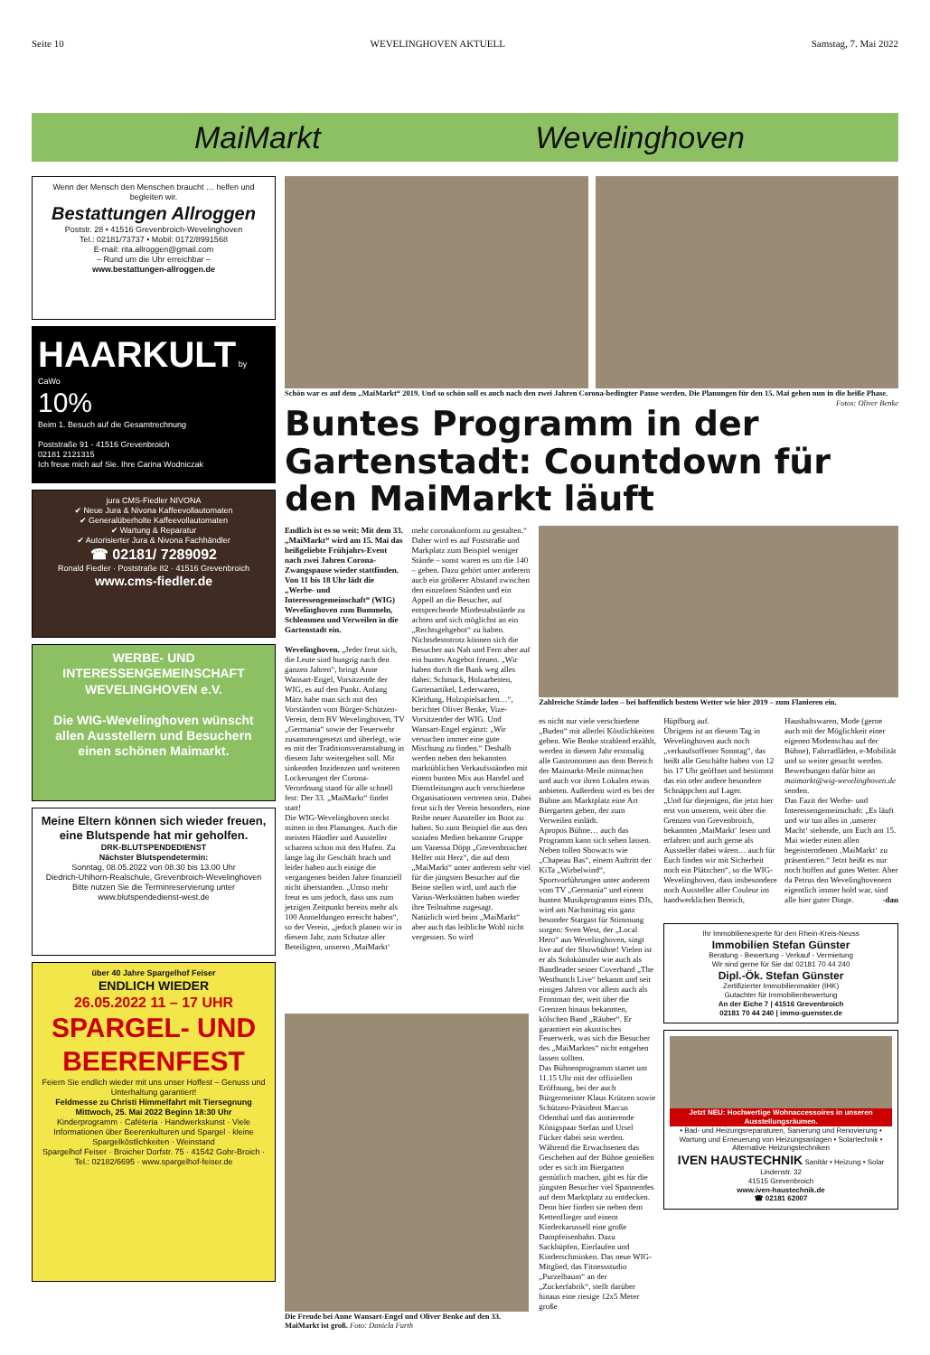Seite 10 WEVELINGHOVEN AKTUELL Samstag, 7. Mai 2022
MaiMarkt Wevelinghoven
Wenn der Mensch den Menschen braucht … helfen und begleiten wir.
Bestattungen Allroggen
Poststr. 28 • 41516 Grevenbroich-Wevelinghoven
Tel.: 02181/73737 • Mobil: 0172/8991568
E-mail: rita.allroggen@gmail.com
– Rund um die Uhr erreichbar –
www.bestattungen-allroggen.de
HAARKULT by CaWo
10%
Beim 1. Besuch auf die Gesamtrechnung
Poststraße 91 - 41516 Grevenbroich
02181 2121315
Ich freue mich auf Sie. Ihre Carina Wodniczak
jura CMS-Fiedler NIVONA
✔ Neue Jura & Nivona Kaffeevollautomaten
✔ Generalüberholte Kaffeevollautomaten
✔ Wartung & Reparatur
✔ Autorisierter Jura & Nivona Fachhändler
☎ 02181/ 7289092
Ronald Fiedler · Poststraße 82 · 41516 Grevenbroich
www.cms-fiedler.de
WERBE- UND INTERESSENGEMEINSCHAFT WEVELINGHOVEN e.V.
Die WIG-Wevelinghoven wünscht allen Ausstellern und Besuchern einen schönen Maimarkt.
Meine Eltern können sich wieder freuen, eine Blutspende hat mir geholfen.
DRK-BLUTSPENDEDIENST
Nächster Blutspendetermin:
Sonntag, 08.05.2022 von 08.30 bis 13.00 Uhr
Diedrich-Uhlhorn-Realschule, Grevenbroich-Wevelinghoven
Bitte nutzen Sie die Terminreservierung unter www.blutspendedienst-west.de
über 40 Jahre Spargelhof Feiser
ENDLICH WIEDER
26.05.2022 11 – 17 UHR
SPARGEL- UND BEERENFEST
Feiern Sie endlich wieder mit uns unser Hoffest – Genuss und Unterhaltung garantiert!
Feldmesse zu Christi Himmelfahrt mit Tiersegnung
Mittwoch, 25. Mai 2022 Beginn 18:30 Uhr
Kinderprogramm · Caféteria · Handwerkskunst · Viele Informationen über Beerenkulturen und Spargel · kleine Spargelköstlichkeiten · Weinstand
Spargelhof Feiser · Broicher Dorfstr. 75 · 41542 Gohr-Broich · Tel.: 02182/6695 · www.spargelhof-feiser.de
Schön war es auf dem „MaiMarkt“ 2019. Und so schön soll es auch nach den zwei Jahren Corona-bedingter Pause werden. Die Planungen für den 15. Mai gehen nun in die heiße Phase. Fotos: Oliver Benke
Buntes Programm in der Gartenstadt: Countdown für den MaiMarkt läuft
Endlich ist es so weit: Mit dem 33. „MaiMarkt“ wird am 15. Mai das heißgeliebte Frühjahrs-Event nach zwei Jahren Corona-Zwangspause wieder stattfinden. Von 11 bis 18 Uhr lädt die „Werbe- und Interessengemeinschaft“ (WIG) Wevelinghoven zum Bummeln, Schlemmen und Verweilen in die Gartenstadt ein.
Wevelinghoven. „Jeder freut sich, die Leute sind hungrig nach den ganzen Jahren“, bringt Anne Wansart-Engel, Vorsitzende der WIG, es auf den Punkt. Anfang März habe man sich mit den Vorständen vom Bürger-Schützen-Verein, dem BV Wevelinghoven, TV „Germania“ sowie der Feuerwehr zusammengesetzt und überlegt, wie es mit der Traditionsveranstaltung in diesem Jahr weitergehen soll. Mit sinkenden Inzidenzen und weiteren Lockerungen der Corona-Verordnung stand für alle schnell fest: Der 33. „MaiMarkt“ findet statt!
Die WIG-Wevelinghoven steckt mitten in den Planungen. Auch die meisten Händler und Aussteller scharren schon mit den Hufen. Zu lange lag ihr Geschäft brach und leider haben auch einige die vergangenen beiden Jahre finanziell nicht überstanden. „Umso mehr freut es uns jedoch, dass uns zum jetzigen Zeitpunkt bereits mehr als 100 Anmeldungen erreicht haben“, so der Verein, „jedoch planen wir in diesem Jahr, zum Schutze aller Beteiligten, unseren ‚MaiMarkt‘
mehr coronakonform zu gestalten.“ Daher wird es auf Poststraße und Markplatz zum Beispiel weniger Stände – sonst waren es um die 140 – geben. Dazu gehört unter anderem auch ein größerer Abstand zwischen den einzelnen Ständen und ein Appell an die Besucher, auf entsprechende Mindestabstände zu achten und sich möglichst an ein „Rechtsgehgebot“ zu halten.
Nichtsdestotrotz können sich die Besucher aus Nah und Fern aber auf ein buntes Angebot freuen. „Wir haben durch die Bank weg alles dabei: Schmuck, Holzarbeiten, Gartenartikel, Lederwaren, Kleidung, Holzspielsachen…“, berichtet Oliver Benke, Vize-Vorsitzender der WIG. Und Wansart-Engel ergänzt: „Wir versuchen immer eine gute Mischung zu finden.“ Deshalb werden neben den bekannten marktüblichen Verkaufsständen mit einem bunten Mix aus Handel und Dienstleitungen auch verschiedene Organisationen vertreten sein. Dabei freut sich der Verein besonders, eine Reihe neuer Aussteller im Boot zu haben. So zum Beispiel die aus den sozialen Medien bekannte Gruppe um Vanessa Döpp „Grevenbroicher Helfer mit Herz“, die auf dem „MaiMarkt“ unter anderem sehr viel für die jüngsten Besucher auf die Beine stellen wird, und auch die Varius-Werkstätten haben wieder ihre Teilnahme zugesagt.
Natürlich wird beim „MaiMarkt“ aber auch das leibliche Wohl nicht vergessen. So wird
Zahlreiche Stände laden – bei hoffentlich bestem Wetter wie hier 2019 – zum Flanieren ein.
es nicht nur viele verschiedene „Buden“ mit allerlei Köstlichkeiten geben. Wie Benke strahlend erzählt, werden in diesem Jahr erstmalig alle Gastronomen aus dem Bereich der Maimarkt-Meile mitmachen und auch vor ihren Lokalen etwas anbieten. Außerdem wird es bei der Bühne am Marktplatz eine Art Biergarten geben, der zum Verweilen einlädt.
Apropos Bühne… auch das Programm kann sich sehen lassen. Neben tollen Showacts wie „Chapeau Bas“, einem Auftritt der KiTa „Wirbelwind“, Sportvorführungen unter anderem vom TV „Germania“ und einem bunten Musikprogramm eines DJs, wird am Nachmittag ein ganz besonder Stargast für Stimmung sorgen: Sven West, der „Local Hero“ aus Wevelinghoven, singt live auf der Showbühne! Vielen ist er als Solokünstler wie auch als Bandleader seiner Coverband „The Westbunch Live“ bekannt und seit einigen Jahren vor allem auch als Frontman der, weit über die Grenzen hinaus bekannten, kölschen Band „Räuber“. Er garantiert ein akustisches Feuerwerk, was sich die Besucher des „MaiMarktes“ nicht entgehen lassen sollten.
Das Bühnenprogramm startet um 11.15 Uhr mit der offiziellen Eröffnung, bei der auch Bürgermeister Klaus Krützen sowie Schützen-Präsident Marcus Odenthal und das amtierende Königspaar Stefan und Ursel Fücker dabei sein werden.
Während die Erwachsenen das Geschehen auf der Bühne genießen oder es sich im Biergarten gemütlich machen, gibt es für die jüngsten Besucher viel Spannendes auf dem Marktplatz zu entdecken. Denn hier finden sie neben dem Kettenflieger und einem Kinderkarussell eine große Dampfeisenbahn. Dazu Sackhüpfen, Eierlaufen und Kinderschminken. Das neue WIG-Mitglied, das Fitnessstudio „Purzelbaum“ an der „Zuckerfabrik“, stellt darüber hinaus eine riesige 12x5 Meter große
Hüpfburg auf.
Übrigens ist an diesem Tag in Wevelinghoven auch noch „verkaufsoffener Sonntag“, das heißt alle Geschäfte haben von 12 bis 17 Uhr geöffnet und bestimmt das ein oder andere besondere Schnäppchen auf Lager.
„Und für diejenigen, die jetzt hier erst von unserem, weit über die Grenzen von Grevenbroich, bekannten ‚MaiMarkt‘ lesen und erfahren und auch gerne als Aussteller dabei wären… auch für Euch finden wir mit Sicherheit noch ein Plätzchen“, so die WIG-Wevelinghoven, dass insbesondere noch Aussteller aller Couleur im handwerklichen Bereich,
Haushaltswaren, Mode (gerne auch mit der Möglichkeit einer eigenen Modenschau auf der Bühne), Fahrradläden, e-Mobilität und so weiter gesucht werden. Bewerbungen dafür bitte an maimarkt@wig-wevelinghoven.de senden.
Das Fazit der Werbe- und Interessengemeinschaft: „Es läuft und wir tun alles in ‚unserer Macht‘ stehende, um Euch am 15. Mai wieder einen allen begeisterndenen ‚MaiMarkt‘ zu präsentieren.“ Jetzt heißt es nur noch hoffen auf gutes Wetter. Aber da Petrus den Wevelinghovenern eigentlich immer hold war, sind alle hier guter Dinge. -dan
Ihr Immobilienexperte für den Rhein-Kreis-Neuss
Immobilien Stefan Günster
Beratung - Bewertung - Verkauf - Vermietung
Wir sind gerne für Sie da! 02181 70 44 240
Dipl.-Ök. Stefan Günster
Zertifizierter Immobilienmakler (IHK)
Gutachter für Immobilienbewertung
An der Eiche 7 | 41516 Grevenbroich
02181 70 44 240 | immo-guenster.de
Jetzt NEU: Hochwertige Wohnaccessoires in unseren Ausstellungsräumen.
• Bad- und Heizungsreparaturen, Sanierung und Renovierung • Wartung und Erneuerung von Heizungsanlagen • Solartechnik • Alternative Heizungstechniken
IVEN HAUSTECHNIK Sanitär • Heizung • Solar
Lindenstr. 32
41515 Grevenbroich
www.iven-haustechnik.de
☎ 02181 62007
Die Freude bei Anne Wansart-Engel und Oliver Benke auf den 33. MaiMarkt ist groß. Foto: Daniela Furth